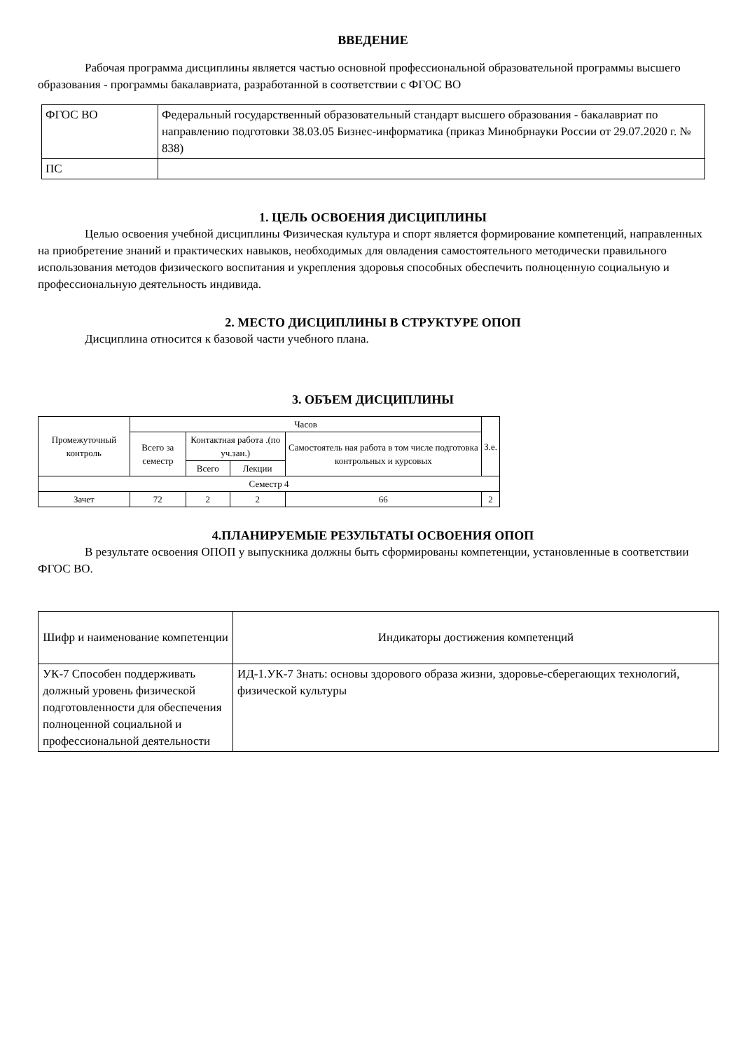ВВЕДЕНИЕ
Рабочая программа дисциплины является частью основной профессиональной образовательной программы высшего образования - программы бакалавриата, разработанной в соответствии с ФГОС ВО
| ФГОС ВО | Федеральный государственный образовательный стандарт высшего образования - бакалавриат по направлению подготовки 38.03.05 Бизнес-информатика (приказ Минобрнауки России от 29.07.2020 г. № 838) |
| ПС | |
1. ЦЕЛЬ ОСВОЕНИЯ ДИСЦИПЛИНЫ
Целью освоения учебной дисциплины Физическая культура и спорт является формирование компетенций, направленных на приобретение знаний и практических навыков, необходимых для овладения самостоятельного методически правильного использования методов физического воспитания и укрепления здоровья способных обеспечить полноценную социальную и профессиональную деятельность индивида.
2. МЕСТО ДИСЦИПЛИНЫ В СТРУКТУРЕ ОПОП
Дисциплина относится к базовой части учебного плана.
3. ОБЪЕМ ДИСЦИПЛИНЫ
| Промежуточный контроль | Часов | | | | З.е. |
| --- | --- | --- | --- | --- | --- |
| | Всего за семестр | Контактная работа .(по уч.зан.) | | Самостоятель ная работа в том числе подготовка контрольных и курсовых | |
| | | Всего | Лекции | | |
| Семестр 4 | | | | | |
| Зачет | 72 | 2 | 2 | 66 | 2 |
4.ПЛАНИРУЕМЫЕ РЕЗУЛЬТАТЫ ОСВОЕНИЯ ОПОП
В результате освоения ОПОП у выпускника должны быть сформированы компетенции, установленные в соответствии ФГОС ВО.
| Шифр и наименование компетенции | Индикаторы достижения компетенций |
| --- | --- |
| УК-7 Способен поддерживать должный уровень физической подготовленности для обеспечения полноценной социальной и профессиональной деятельности | ИД-1.УК-7 Знать: основы здорового образа жизни, здоровье-сберегающих технологий, физической культуры |